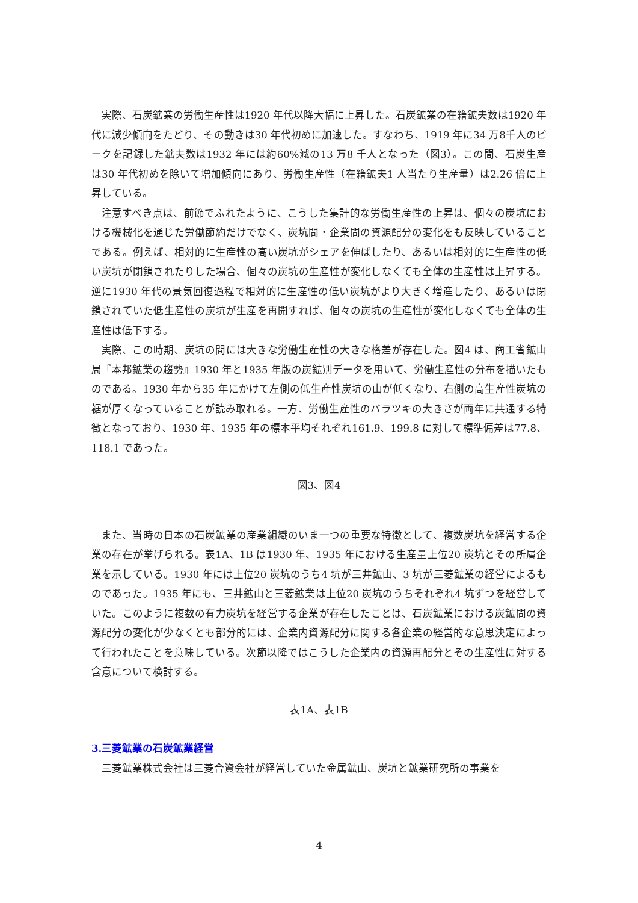実際、石炭鉱業の労働生産性は1920 年代以降大幅に上昇した。石炭鉱業の在籍鉱夫数は1920 年代に減少傾向をたどり、その動きは30 年代初めに加速した。すなわち、1919 年に34 万8千人のピークを記録した鉱夫数は1932 年には約60%減の13 万8 千人となった（図3）。この間、石炭生産は30 年代初めを除いて増加傾向にあり、労働生産性（在籍鉱夫1 人当たり生産量）は2.26 倍に上昇している。
注意すべき点は、前節でふれたように、こうした集計的な労働生産性の上昇は、個々の炭坑における機械化を通じた労働節約だけでなく、炭坑間・企業間の資源配分の変化をも反映していることである。例えば、相対的に生産性の高い炭坑がシェアを伸ばしたり、あるいは相対的に生産性の低い炭坑が閉鎖されたりした場合、個々の炭坑の生産性が変化しなくても全体の生産性は上昇する。逆に1930 年代の景気回復過程で相対的に生産性の低い炭坑がより大きく増産したり、あるいは閉鎖されていた低生産性の炭坑が生産を再開すれば、個々の炭坑の生産性が変化しなくても全体の生産性は低下する。
実際、この時期、炭坑の間には大きな労働生産性の大きな格差が存在した。図4 は、商工省鉱山局『本邦鉱業の趨勢』1930 年と1935 年版の炭鉱別データを用いて、労働生産性の分布を描いたものである。1930 年から35 年にかけて左側の低生産性炭坑の山が低くなり、右側の高生産性炭坑の裾が厚くなっていることが読み取れる。一方、労働生産性のバラツキの大きさが両年に共通する特徴となっており、1930 年、1935 年の標本平均それぞれ161.9、199.8 に対して標準偏差は77.8、118.1 であった。
図3、図4
また、当時の日本の石炭鉱業の産業組織のいま一つの重要な特徴として、複数炭坑を経営する企業の存在が挙げられる。表1A、1B は1930 年、1935 年における生産量上位20 炭坑とその所属企業を示している。1930 年には上位20 炭坑のうち4 坑が三井鉱山、3 坑が三菱鉱業の経営によるものであった。1935 年にも、三井鉱山と三菱鉱業は上位20 炭坑のうちそれぞれ4 坑ずつを経営していた。このように複数の有力炭坑を経営する企業が存在したことは、石炭鉱業における炭鉱間の資源配分の変化が少なくとも部分的には、企業内資源配分に関する各企業の経営的な意思決定によって行われたことを意味している。次節以降ではこうした企業内の資源再配分とその生産性に対する含意について検討する。
表1A、表1B
3.三菱鉱業の石炭鉱業経営
三菱鉱業株式会社は三菱合資会社が経営していた金属鉱山、炭坑と鉱業研究所の事業を
4